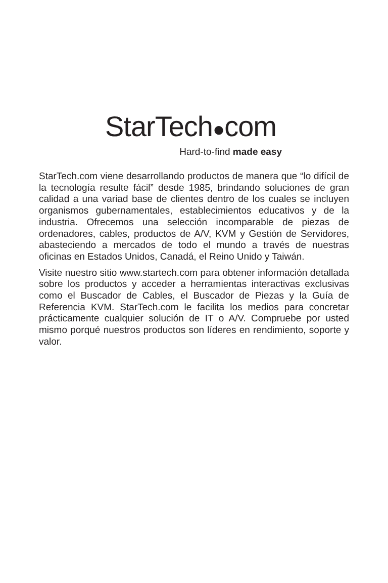StarTech●com
Hard-to-find made easy
StarTech.com viene desarrollando productos de manera que “lo difícil de la tecnología resulte fácil” desde 1985, brindando soluciones de gran calidad a una variad base de clientes dentro de los cuales se incluyen organismos gubernamentales, establecimientos educativos y de la industria. Ofrecemos una selección incomparable de piezas de ordenadores, cables, productos de A/V, KVM y Gestión de Servidores, abasteciendo a mercados de todo el mundo a través de nuestras oficinas en Estados Unidos, Canadá, el Reino Unido y Taiwán.
Visite nuestro sitio www.startech.com para obtener información detallada sobre los productos y acceder a herramientas interactivas exclusivas como el Buscador de Cables, el Buscador de Piezas y la Guía de Referencia KVM. StarTech.com le facilita los medios para concretar prácticamente cualquier solución de IT o A/V. Compruebe por usted mismo porqué nuestros productos son líderes en rendimiento, soporte y valor.